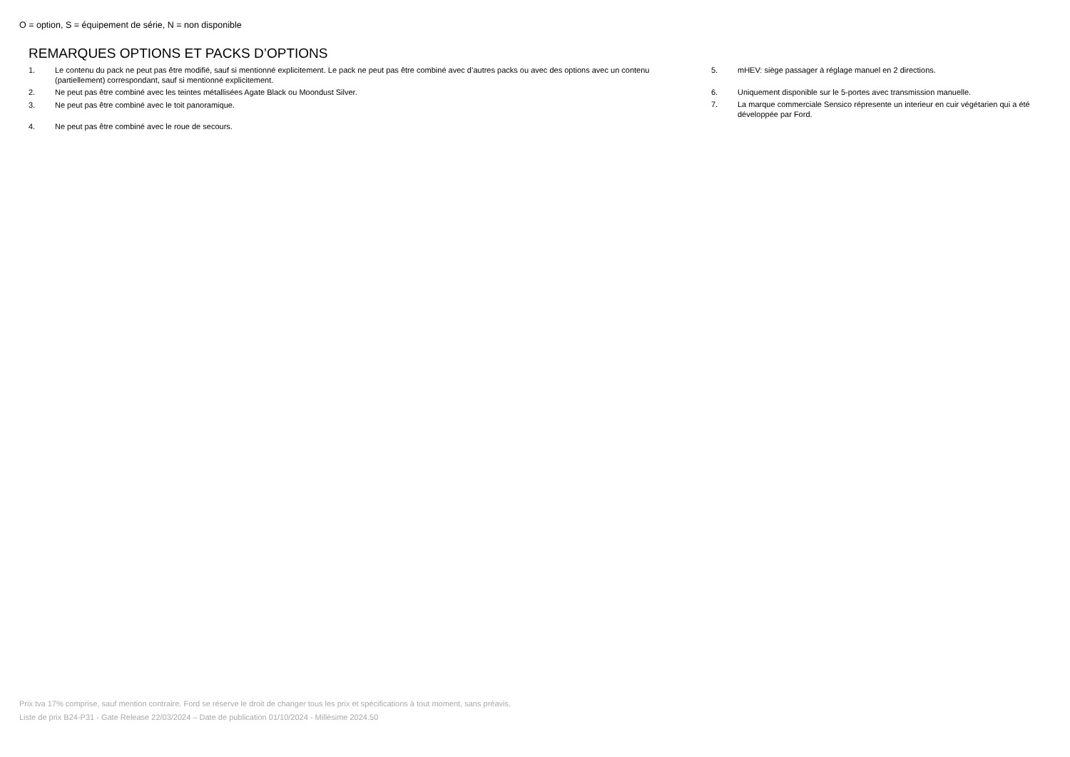O = option, S = équipement de série, N = non disponible
REMARQUES OPTIONS ET PACKS D’OPTIONS
1. Le contenu du pack ne peut pas être modifié, sauf si mentionné explicitement. Le pack ne peut pas être combiné avec d’autres packs ou avec des options avec un contenu (partiellement) correspondant, sauf si mentionné explicitement.
2. Ne peut pas être combiné avec les teintes métallisées Agate Black ou Moondust Silver.
3. Ne peut pas être combiné avec le toit panoramique.
4. Ne peut pas être combiné avec le roue de secours.
5. mHEV: siège passager à réglage manuel en 2 directions.
6. Uniquement disponible sur le 5-portes avec transmission manuelle.
7. La marque commerciale Sensico répresente un interieur en cuir végétarien qui a été développée par Ford.
Prix tva 17% comprise, sauf mention contraire. Ford se réserve le droit de changer tous les prix et spécifications à tout moment, sans préavis.
Liste de prix B24-P31 - Gate Release 22/03/2024 – Date de publication 01/10/2024 - Millésime 2024.50